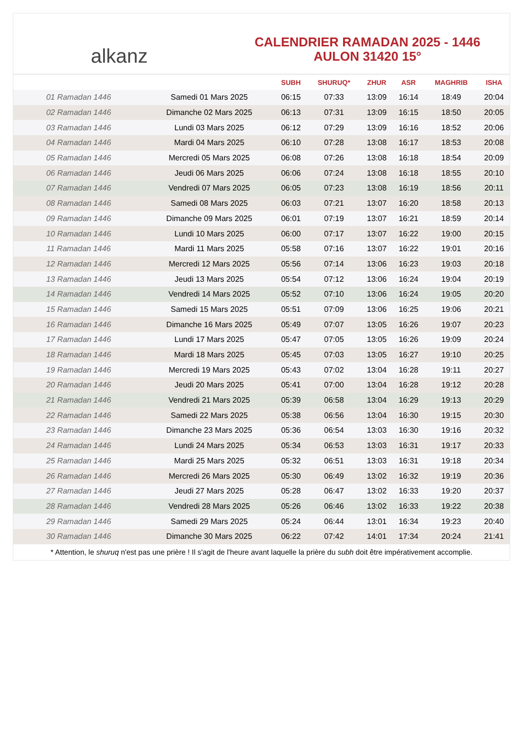alkanz
CALENDRIER RAMADAN 2025 - 1446
AULON 31420 15°
| | | SUBH | SHURUQ* | ZHUR | ASR | MAGHRIB | ISHA |
| --- | --- | --- | --- | --- | --- | --- | --- |
| 01 Ramadan 1446 | Samedi 01 Mars 2025 | 06:15 | 07:33 | 13:09 | 16:14 | 18:49 | 20:04 |
| 02 Ramadan 1446 | Dimanche 02 Mars 2025 | 06:13 | 07:31 | 13:09 | 16:15 | 18:50 | 20:05 |
| 03 Ramadan 1446 | Lundi 03 Mars 2025 | 06:12 | 07:29 | 13:09 | 16:16 | 18:52 | 20:06 |
| 04 Ramadan 1446 | Mardi 04 Mars 2025 | 06:10 | 07:28 | 13:08 | 16:17 | 18:53 | 20:08 |
| 05 Ramadan 1446 | Mercredi 05 Mars 2025 | 06:08 | 07:26 | 13:08 | 16:18 | 18:54 | 20:09 |
| 06 Ramadan 1446 | Jeudi 06 Mars 2025 | 06:06 | 07:24 | 13:08 | 16:18 | 18:55 | 20:10 |
| 07 Ramadan 1446 | Vendredi 07 Mars 2025 | 06:05 | 07:23 | 13:08 | 16:19 | 18:56 | 20:11 |
| 08 Ramadan 1446 | Samedi 08 Mars 2025 | 06:03 | 07:21 | 13:07 | 16:20 | 18:58 | 20:13 |
| 09 Ramadan 1446 | Dimanche 09 Mars 2025 | 06:01 | 07:19 | 13:07 | 16:21 | 18:59 | 20:14 |
| 10 Ramadan 1446 | Lundi 10 Mars 2025 | 06:00 | 07:17 | 13:07 | 16:22 | 19:00 | 20:15 |
| 11 Ramadan 1446 | Mardi 11 Mars 2025 | 05:58 | 07:16 | 13:07 | 16:22 | 19:01 | 20:16 |
| 12 Ramadan 1446 | Mercredi 12 Mars 2025 | 05:56 | 07:14 | 13:06 | 16:23 | 19:03 | 20:18 |
| 13 Ramadan 1446 | Jeudi 13 Mars 2025 | 05:54 | 07:12 | 13:06 | 16:24 | 19:04 | 20:19 |
| 14 Ramadan 1446 | Vendredi 14 Mars 2025 | 05:52 | 07:10 | 13:06 | 16:24 | 19:05 | 20:20 |
| 15 Ramadan 1446 | Samedi 15 Mars 2025 | 05:51 | 07:09 | 13:06 | 16:25 | 19:06 | 20:21 |
| 16 Ramadan 1446 | Dimanche 16 Mars 2025 | 05:49 | 07:07 | 13:05 | 16:26 | 19:07 | 20:23 |
| 17 Ramadan 1446 | Lundi 17 Mars 2025 | 05:47 | 07:05 | 13:05 | 16:26 | 19:09 | 20:24 |
| 18 Ramadan 1446 | Mardi 18 Mars 2025 | 05:45 | 07:03 | 13:05 | 16:27 | 19:10 | 20:25 |
| 19 Ramadan 1446 | Mercredi 19 Mars 2025 | 05:43 | 07:02 | 13:04 | 16:28 | 19:11 | 20:27 |
| 20 Ramadan 1446 | Jeudi 20 Mars 2025 | 05:41 | 07:00 | 13:04 | 16:28 | 19:12 | 20:28 |
| 21 Ramadan 1446 | Vendredi 21 Mars 2025 | 05:39 | 06:58 | 13:04 | 16:29 | 19:13 | 20:29 |
| 22 Ramadan 1446 | Samedi 22 Mars 2025 | 05:38 | 06:56 | 13:04 | 16:30 | 19:15 | 20:30 |
| 23 Ramadan 1446 | Dimanche 23 Mars 2025 | 05:36 | 06:54 | 13:03 | 16:30 | 19:16 | 20:32 |
| 24 Ramadan 1446 | Lundi 24 Mars 2025 | 05:34 | 06:53 | 13:03 | 16:31 | 19:17 | 20:33 |
| 25 Ramadan 1446 | Mardi 25 Mars 2025 | 05:32 | 06:51 | 13:03 | 16:31 | 19:18 | 20:34 |
| 26 Ramadan 1446 | Mercredi 26 Mars 2025 | 05:30 | 06:49 | 13:02 | 16:32 | 19:19 | 20:36 |
| 27 Ramadan 1446 | Jeudi 27 Mars 2025 | 05:28 | 06:47 | 13:02 | 16:33 | 19:20 | 20:37 |
| 28 Ramadan 1446 | Vendredi 28 Mars 2025 | 05:26 | 06:46 | 13:02 | 16:33 | 19:22 | 20:38 |
| 29 Ramadan 1446 | Samedi 29 Mars 2025 | 05:24 | 06:44 | 13:01 | 16:34 | 19:23 | 20:40 |
| 30 Ramadan 1446 | Dimanche 30 Mars 2025 | 06:22 | 07:42 | 14:01 | 17:34 | 20:24 | 21:41 |
* Attention, le shuruq n'est pas une prière ! Il s'agit de l'heure avant laquelle la prière du subh doit être impérativement accomplie.